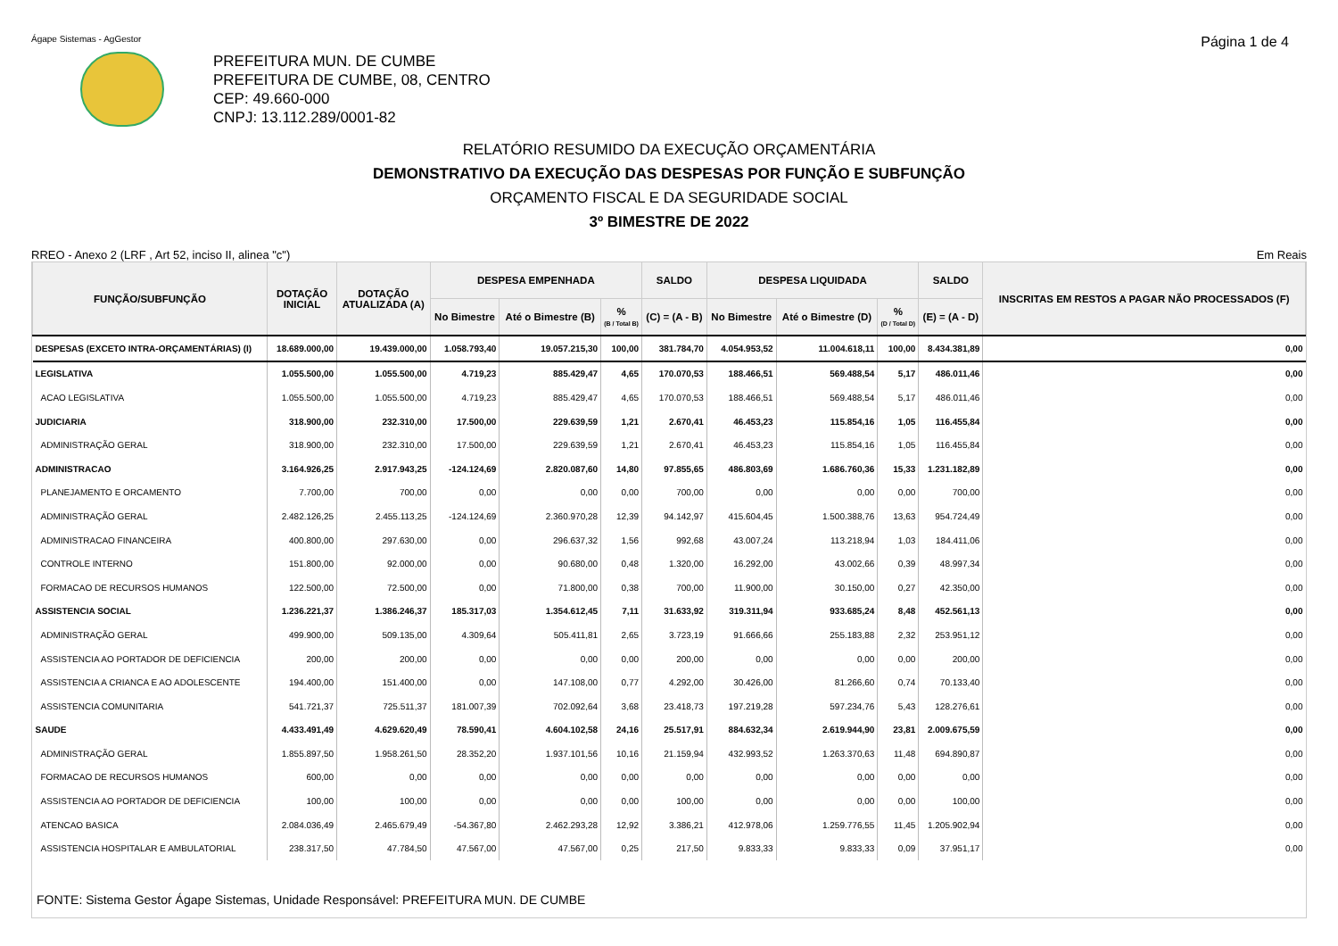Ágape Sistemas - AgGestor
Página 1 de 4
PREFEITURA MUN. DE CUMBE
PREFEITURA DE CUMBE, 08, CENTRO
CEP: 49.660-000
CNPJ: 13.112.289/0001-82
RELATÓRIO RESUMIDO DA EXECUÇÃO ORÇAMENTÁRIA
DEMONSTRATIVO DA EXECUÇÃO DAS DESPESAS POR FUNÇÃO E SUBFUNÇÃO
ORÇAMENTO FISCAL E DA SEGURIDADE SOCIAL
3º BIMESTRE DE 2022
RREO - Anexo 2 (LRF , Art 52, inciso II, alinea "c") Em Reais
| FUNÇÃO/SUBFUNÇÃO | DOTAÇÃO INICIAL | DOTAÇÃO ATUALIZADA (A) | DESPESA EMPENHADA | | | SALDO | DESPESA LIQUIDADA | | | SALDO | INSCRITAS EM RESTOS A PAGAR NÃO PROCESSADOS (F) |
| --- | --- | --- | --- | --- | --- | --- | --- | --- | --- | --- | --- |
| | | | No Bimestre | Até o Bimestre (B) | % (B / Total B) | (C) = (A - B) | No Bimestre | Até o Bimestre (D) | % (D / Total D) | (E) = (A - D) | |
| DESPESAS (EXCETO INTRA-ORÇAMENTÁRIAS) (I) | 18.689.000,00 | 19.439.000,00 | 1.058.793,40 | 19.057.215,30 | 100,00 | 381.784,70 | 4.054.953,52 | 11.004.618,11 | 100,00 | 8.434.381,89 | 0,00 |
| LEGISLATIVA | 1.055.500,00 | 1.055.500,00 | 4.719,23 | 885.429,47 | 4,65 | 170.070,53 | 188.466,51 | 569.488,54 | 5,17 | 486.011,46 | 0,00 |
| ACAO LEGISLATIVA | 1.055.500,00 | 1.055.500,00 | 4.719,23 | 885.429,47 | 4,65 | 170.070,53 | 188.466,51 | 569.488,54 | 5,17 | 486.011,46 | 0,00 |
| JUDICIARIA | 318.900,00 | 232.310,00 | 17.500,00 | 229.639,59 | 1,21 | 2.670,41 | 46.453,23 | 115.854,16 | 1,05 | 116.455,84 | 0,00 |
| ADMINISTRAÇÃO GERAL | 318.900,00 | 232.310,00 | 17.500,00 | 229.639,59 | 1,21 | 2.670,41 | 46.453,23 | 115.854,16 | 1,05 | 116.455,84 | 0,00 |
| ADMINISTRACAO | 3.164.926,25 | 2.917.943,25 | -124.124,69 | 2.820.087,60 | 14,80 | 97.855,65 | 486.803,69 | 1.686.760,36 | 15,33 | 1.231.182,89 | 0,00 |
| PLANEJAMENTO E ORCAMENTO | 7.700,00 | 700,00 | 0,00 | 0,00 | 0,00 | 700,00 | 0,00 | 0,00 | 0,00 | 700,00 | 0,00 |
| ADMINISTRAÇÃO GERAL | 2.482.126,25 | 2.455.113,25 | -124.124,69 | 2.360.970,28 | 12,39 | 94.142,97 | 415.604,45 | 1.500.388,76 | 13,63 | 954.724,49 | 0,00 |
| ADMINISTRACAO FINANCEIRA | 400.800,00 | 297.630,00 | 0,00 | 296.637,32 | 1,56 | 992,68 | 43.007,24 | 113.218,94 | 1,03 | 184.411,06 | 0,00 |
| CONTROLE INTERNO | 151.800,00 | 92.000,00 | 0,00 | 90.680,00 | 0,48 | 1.320,00 | 16.292,00 | 43.002,66 | 0,39 | 48.997,34 | 0,00 |
| FORMACAO DE RECURSOS HUMANOS | 122.500,00 | 72.500,00 | 0,00 | 71.800,00 | 0,38 | 700,00 | 11.900,00 | 30.150,00 | 0,27 | 42.350,00 | 0,00 |
| ASSISTENCIA SOCIAL | 1.236.221,37 | 1.386.246,37 | 185.317,03 | 1.354.612,45 | 7,11 | 31.633,92 | 319.311,94 | 933.685,24 | 8,48 | 452.561,13 | 0,00 |
| ADMINISTRAÇÃO GERAL | 499.900,00 | 509.135,00 | 4.309,64 | 505.411,81 | 2,65 | 3.723,19 | 91.666,66 | 255.183,88 | 2,32 | 253.951,12 | 0,00 |
| ASSISTENCIA AO PORTADOR DE DEFICIENCIA | 200,00 | 200,00 | 0,00 | 0,00 | 0,00 | 200,00 | 0,00 | 0,00 | 0,00 | 200,00 | 0,00 |
| ASSISTENCIA A CRIANCA E AO ADOLESCENTE | 194.400,00 | 151.400,00 | 0,00 | 147.108,00 | 0,77 | 4.292,00 | 30.426,00 | 81.266,60 | 0,74 | 70.133,40 | 0,00 |
| ASSISTENCIA COMUNITARIA | 541.721,37 | 725.511,37 | 181.007,39 | 702.092,64 | 3,68 | 23.418,73 | 197.219,28 | 597.234,76 | 5,43 | 128.276,61 | 0,00 |
| SAUDE | 4.433.491,49 | 4.629.620,49 | 78.590,41 | 4.604.102,58 | 24,16 | 25.517,91 | 884.632,34 | 2.619.944,90 | 23,81 | 2.009.675,59 | 0,00 |
| ADMINISTRAÇÃO GERAL | 1.855.897,50 | 1.958.261,50 | 28.352,20 | 1.937.101,56 | 10,16 | 21.159,94 | 432.993,52 | 1.263.370,63 | 11,48 | 694.890,87 | 0,00 |
| FORMACAO DE RECURSOS HUMANOS | 600,00 | 0,00 | 0,00 | 0,00 | 0,00 | 0,00 | 0,00 | 0,00 | 0,00 | 0,00 | 0,00 |
| ASSISTENCIA AO PORTADOR DE DEFICIENCIA | 100,00 | 100,00 | 0,00 | 0,00 | 0,00 | 100,00 | 0,00 | 0,00 | 0,00 | 100,00 | 0,00 |
| ATENCAO BASICA | 2.084.036,49 | 2.465.679,49 | -54.367,80 | 2.462.293,28 | 12,92 | 3.386,21 | 412.978,06 | 1.259.776,55 | 11,45 | 1.205.902,94 | 0,00 |
| ASSISTENCIA HOSPITALAR E AMBULATORIAL | 238.317,50 | 47.784,50 | 47.567,00 | 47.567,00 | 0,25 | 217,50 | 9.833,33 | 9.833,33 | 0,09 | 37.951,17 | 0,00 |
FONTE: Sistema Gestor Ágape Sistemas, Unidade Responsável: PREFEITURA MUN. DE CUMBE